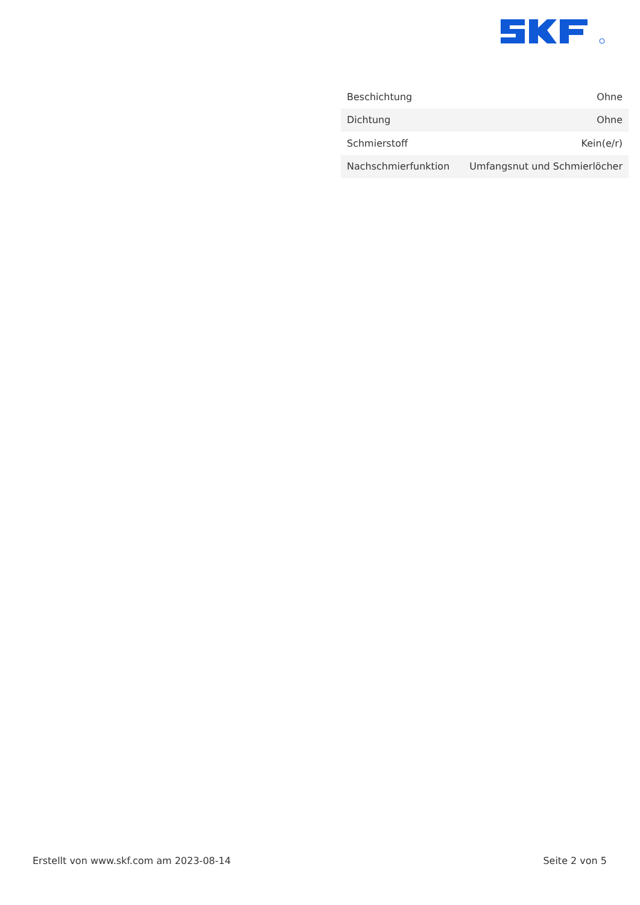| Beschichtung | Ohne |
| Dichtung | Ohne |
| Schmierstoff | Kein(e/r) |
| Nachschmierfunktion | Umfangsnut und Schmierlöcher |
Erstellt von www.skf.com am 2023-08-14 Seite 2 von 5